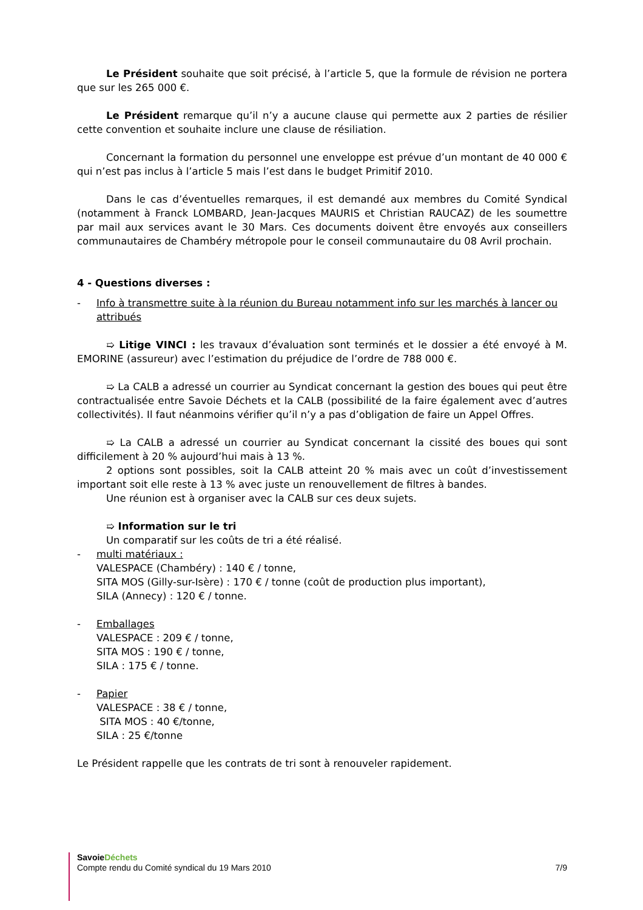Le Président souhaite que soit précisé, à l’article 5, que la formule de révision ne portera que sur les 265 000 €.
Le Président remarque qu’il n’y a aucune clause qui permette aux 2 parties de résilier cette convention et souhaite inclure une clause de résiliation.
Concernant la formation du personnel une enveloppe est prévue d’un montant de 40 000 € qui n’est pas inclus à l’article 5 mais l’est dans le budget Primitif 2010.
Dans le cas d’éventuelles remarques, il est demandé aux membres du Comité Syndical (notamment à Franck LOMBARD, Jean-Jacques MAURIS et Christian RAUCAZ) de les soumettre par mail aux services avant le 30 Mars. Ces documents doivent être envoyés aux conseillers communautaires de Chambéry métropole pour le conseil communautaire du 08 Avril prochain.
4 - Questions diverses :
- Info à transmettre suite à la réunion du Bureau notamment info sur les marchés à lancer ou attribués
➯ Litige VINCI : les travaux d’évaluation sont terminés et le dossier a été envoyé à M. EMORINE (assureur) avec l’estimation du préjudice de l’ordre de 788 000 €.
➯ La CALB a adressé un courrier au Syndicat concernant la gestion des boues qui peut être contractualisée entre Savoie Déchets et la CALB (possibilité de la faire également avec d’autres collectivités). Il faut néanmoins vérifier qu’il n’y a pas d’obligation de faire un Appel Offres.
➯ La CALB a adressé un courrier au Syndicat concernant la cissité des boues qui sont difficilement à 20 % aujourd’hui mais à 13 %.
2 options sont possibles, soit la CALB atteint 20 % mais avec un coût d’investissement important soit elle reste à 13 % avec juste un renouvellement de filtres à bandes.
Une réunion est à organiser avec la CALB sur ces deux sujets.
➯ Information sur le tri
Un comparatif sur les coûts de tri a été réalisé.
- multi matériaux :
VALESPACE (Chambéry) : 140 € / tonne,
SITA MOS (Gilly-sur-Isère) : 170 € / tonne (coût de production plus important),
SILA (Annecy) : 120 € / tonne.
- Emballages
VALESPACE : 209 € / tonne,
SITA MOS : 190 € / tonne,
SILA : 175 € / tonne.
- Papier
VALESPACE : 38 € / tonne,
SITA MOS : 40 €/tonne,
SILA : 25 €/tonne
Le Président rappelle que les contrats de tri sont à renouveler rapidement.
Savoie Déchets
Compte rendu du Comité syndical du 19 Mars 2010 7/9